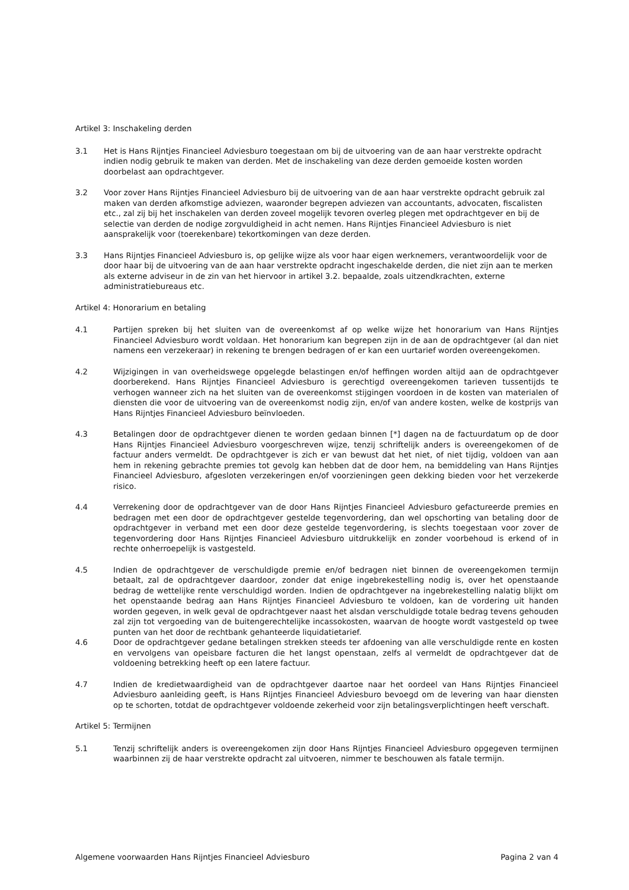Artikel 3: Inschakeling derden
3.1 Het is Hans Rijntjes Financieel Adviesburo toegestaan om bij de uitvoering van de aan haar verstrekte opdracht indien nodig gebruik te maken van derden. Met de inschakeling van deze derden gemoeide kosten worden doorbelast aan opdrachtgever.
3.2 Voor zover Hans Rijntjes Financieel Adviesburo bij de uitvoering van de aan haar verstrekte opdracht gebruik zal maken van derden afkomstige adviezen, waaronder begrepen adviezen van accountants, advocaten, fiscalisten etc., zal zij bij het inschakelen van derden zoveel mogelijk tevoren overleg plegen met opdrachtgever en bij de selectie van derden de nodige zorgvuldigheid in acht nemen. Hans Rijntjes Financieel Adviesburo is niet aansprakelijk voor (toerekenbare) tekortkomingen van deze derden.
3.3 Hans Rijntjes Financieel Adviesburo is, op gelijke wijze als voor haar eigen werknemers, verantwoordelijk voor de door haar bij de uitvoering van de aan haar verstrekte opdracht ingeschakelde derden, die niet zijn aan te merken als externe adviseur in de zin van het hiervoor in artikel 3.2. bepaalde, zoals uitzendkrachten, externe administratiebureaus etc.
Artikel 4: Honorarium en betaling
4.1 Partijen spreken bij het sluiten van de overeenkomst af op welke wijze het honorarium van Hans Rijntjes Financieel Adviesburo wordt voldaan. Het honorarium kan begrepen zijn in de aan de opdrachtgever (al dan niet namens een verzekeraar) in rekening te brengen bedragen of er kan een uurtarief worden overeengekomen.
4.2 Wijzigingen in van overheidswege opgelegde belastingen en/of heffingen worden altijd aan de opdrachtgever doorberekend. Hans Rijntjes Financieel Adviesburo is gerechtigd overeengekomen tarieven tussentijds te verhogen wanneer zich na het sluiten van de overeenkomst stijgingen voordoen in de kosten van materialen of diensten die voor de uitvoering van de overeenkomst nodig zijn, en/of van andere kosten, welke de kostprijs van Hans Rijntjes Financieel Adviesburo beïnvloeden.
4.3 Betalingen door de opdrachtgever dienen te worden gedaan binnen [*] dagen na de factuurdatum op de door Hans Rijntjes Financieel Adviesburo voorgeschreven wijze, tenzij schriftelijk anders is overeengekomen of de factuur anders vermeldt. De opdrachtgever is zich er van bewust dat het niet, of niet tijdig, voldoen van aan hem in rekening gebrachte premies tot gevolg kan hebben dat de door hem, na bemiddeling van Hans Rijntjes Financieel Adviesburo, afgesloten verzekeringen en/of voorzieningen geen dekking bieden voor het verzekerde risico.
4.4 Verrekening door de opdrachtgever van de door Hans Rijntjes Financieel Adviesburo gefactureerde premies en bedragen met een door de opdrachtgever gestelde tegenvordering, dan wel opschorting van betaling door de opdrachtgever in verband met een door deze gestelde tegenvordering, is slechts toegestaan voor zover de tegenvordering door Hans Rijntjes Financieel Adviesburo uitdrukkelijk en zonder voorbehoud is erkend of in rechte onherroepelijk is vastgesteld.
4.5 Indien de opdrachtgever de verschuldigde premie en/of bedragen niet binnen de overeengekomen termijn betaalt, zal de opdrachtgever daardoor, zonder dat enige ingebrekestelling nodig is, over het openstaande bedrag de wettelijke rente verschuldigd worden. Indien de opdrachtgever na ingebrekestelling nalatig blijkt om het openstaande bedrag aan Hans Rijntjes Financieel Adviesburo te voldoen, kan de vordering uit handen worden gegeven, in welk geval de opdrachtgever naast het alsdan verschuldigde totale bedrag tevens gehouden zal zijn tot vergoeding van de buitengerechtelijke incassokosten, waarvan de hoogte wordt vastgesteld op twee punten van het door de rechtbank gehanteerde liquidatietarief.
4.6 Door de opdrachtgever gedane betalingen strekken steeds ter afdoening van alle verschuldigde rente en kosten en vervolgens van opeisbare facturen die het langst openstaan, zelfs al vermeldt de opdrachtgever dat de voldoening betrekking heeft op een latere factuur.
4.7 Indien de kredietwaardigheid van de opdrachtgever daartoe naar het oordeel van Hans Rijntjes Financieel Adviesburo aanleiding geeft, is Hans Rijntjes Financieel Adviesburo bevoegd om de levering van haar diensten op te schorten, totdat de opdrachtgever voldoende zekerheid voor zijn betalingsverplichtingen heeft verschaft.
Artikel 5: Termijnen
5.1 Tenzij schriftelijk anders is overeengekomen zijn door Hans Rijntjes Financieel Adviesburo opgegeven termijnen waarbinnen zij de haar verstrekte opdracht zal uitvoeren, nimmer te beschouwen als fatale termijn.
Algemene voorwaarden Hans Rijntjes Financieel Adviesburo Pagina 2 van 4